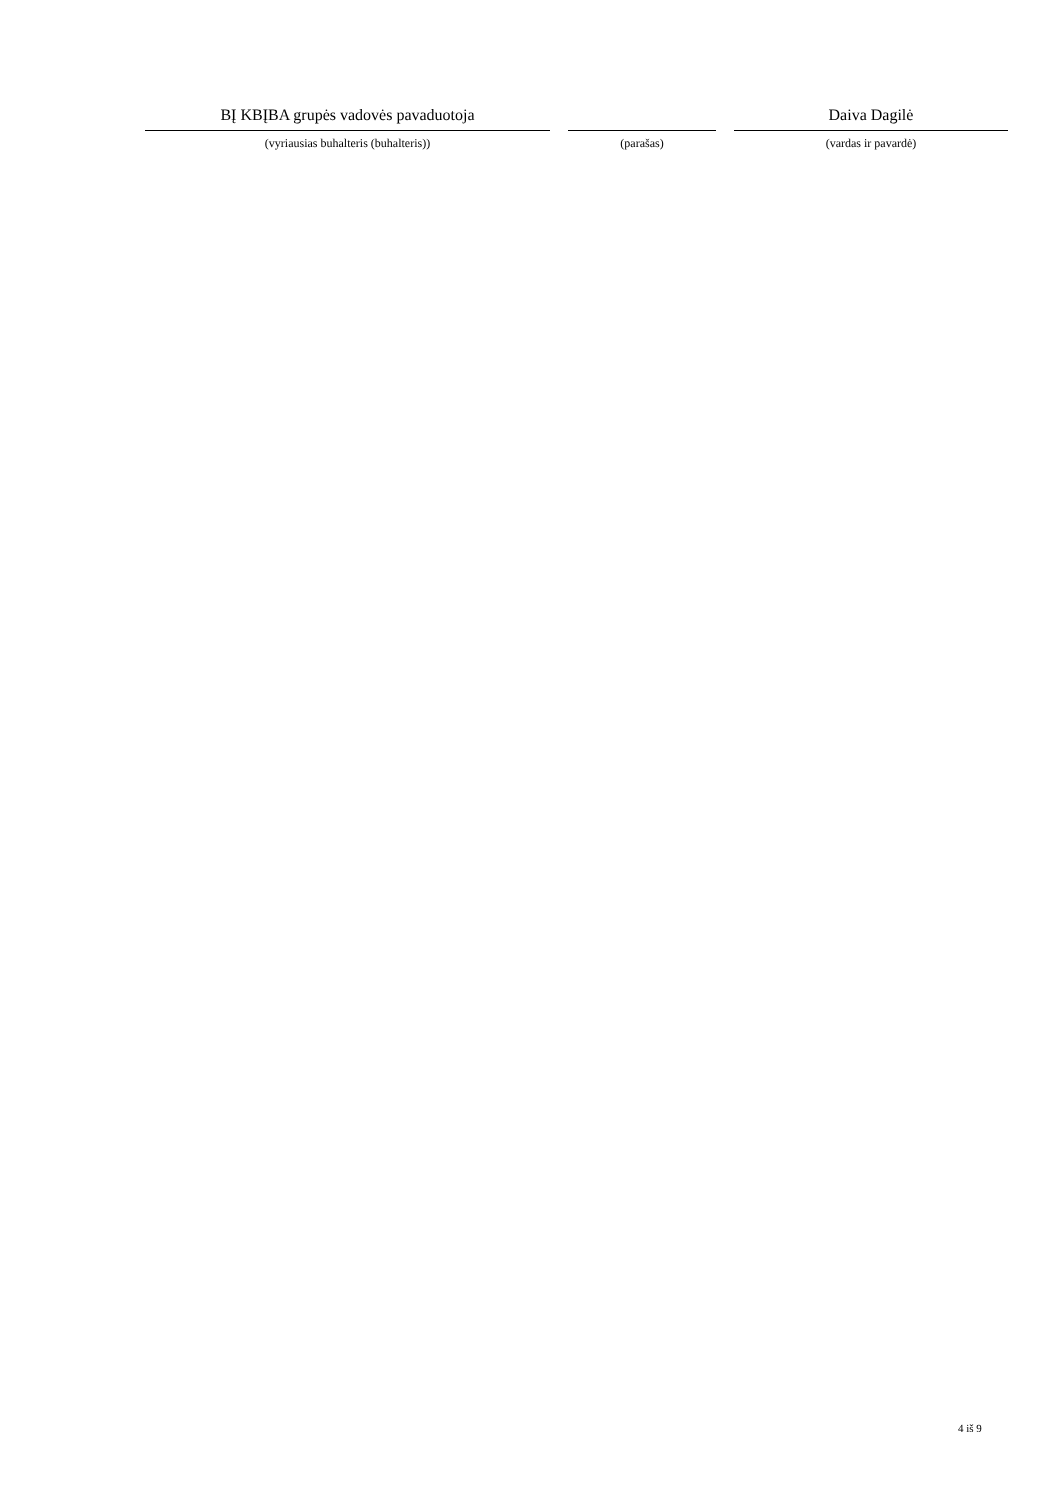BĮ KBĮBA grupės vadovės pavaduotoja
(vyriausias buhalteris (buhalteris))
(parašas)
Daiva Dagilė
(vardas ir pavardė)
4 iš 9